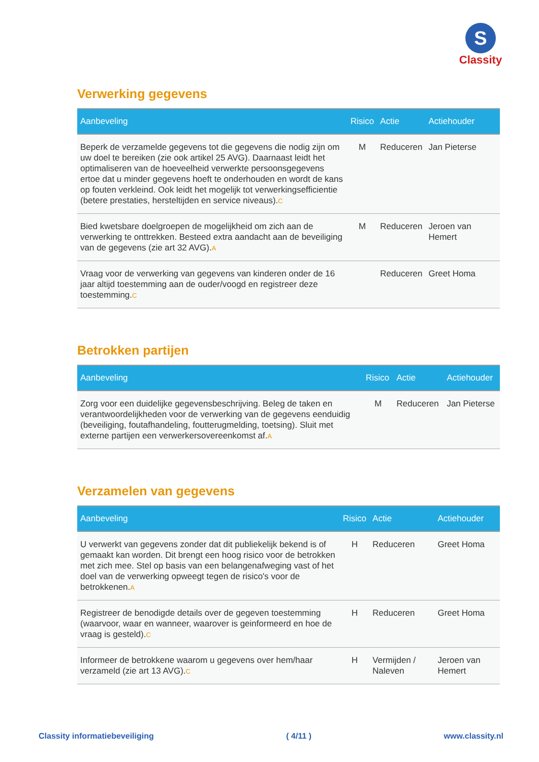S
Classity
Verwerking gegevens
| Aanbeveling | Risico | Actie | Actiehouder |
| --- | --- | --- | --- |
| Beperk de verzamelde gegevens tot die gegevens die nodig zijn om uw doel te bereiken (zie ook artikel 25 AVG). Daarnaast leidt het optimaliseren van de hoeveelheid verwerkte persoonsgegevens ertoe dat u minder gegevens hoeft te onderhouden en wordt de kans op fouten verkleind. Ook leidt het mogelijk tot verwerkingsefficientie (betere prestaties, hersteltijden en service niveaus). C | M | Reduceren | Jan Pieterse |
| Bied kwetsbare doelgroepen de mogelijkheid om zich aan de verwerking te onttrekken. Besteed extra aandacht aan de beveiliging van de gegevens (zie art 32 AVG). A | M | Reduceren | Jeroen van Hemert |
| Vraag voor de verwerking van gegevens van kinderen onder de 16 jaar altijd toestemming aan de ouder/voogd en registreer deze toestemming. C | | Reduceren | Greet Homa |
Betrokken partijen
| Aanbeveling | Risico | Actie | Actiehouder |
| --- | --- | --- | --- |
| Zorg voor een duidelijke gegevensbeschrijving. Beleg de taken en verantwoordelijkheden voor de verwerking van de gegevens eenduidig (beveiliging, foutafhandeling, foutterugmelding, toetsing). Sluit met externe partijen een verwerkersovereenkomst af. A | M | Reduceren | Jan Pieterse |
Verzamelen van gegevens
| Aanbeveling | Risico | Actie | Actiehouder |
| --- | --- | --- | --- |
| U verwerkt van gegevens zonder dat dit publiekelijk bekend is of gemaakt kan worden. Dit brengt een hoog risico voor de betrokken met zich mee. Stel op basis van een belangenafweging vast of het doel van de verwerking opweegt tegen de risico's voor de betrokkenen. A | H | Reduceren | Greet Homa |
| Registreer de benodigde details over de gegeven toestemming (waarvoor, waar en wanneer, waarover is geinformeerd en hoe de vraag is gesteld). C | H | Reduceren | Greet Homa |
| Informeer de betrokkene waarom u gegevens over hem/haar verzameld (zie art 13 AVG). C | H | Vermijden / Naleven | Jeroen van Hemert |
Classity informatiebeveiliging ( 4/11 ) www.classity.nl